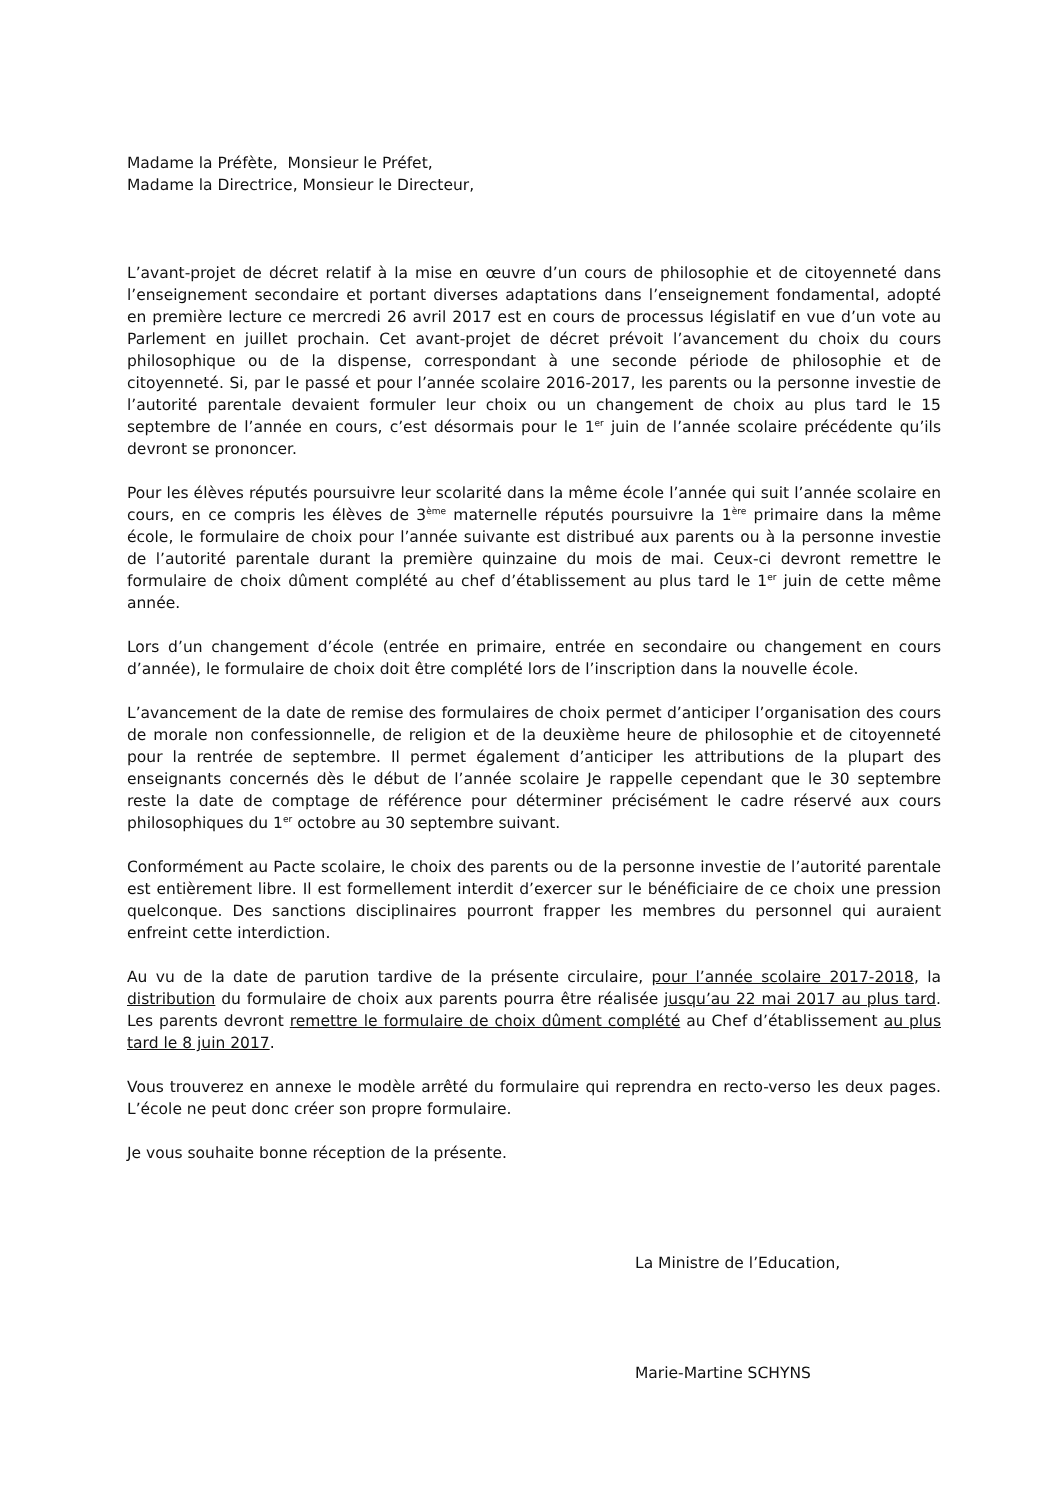Madame la Préfète, Monsieur le Préfet,
Madame la Directrice, Monsieur le Directeur,
L’avant-projet de décret relatif à la mise en œuvre d’un cours de philosophie et de citoyenneté dans l’enseignement secondaire et portant diverses adaptations dans l’enseignement fondamental, adopté en première lecture ce mercredi 26 avril 2017 est en cours de processus législatif en vue d’un vote au Parlement en juillet prochain. Cet avant-projet de décret prévoit l’avancement du choix du cours philosophique ou de la dispense, correspondant à une seconde période de philosophie et de citoyenneté. Si, par le passé et pour l’année scolaire 2016-2017, les parents ou la personne investie de l’autorité parentale devaient formuler leur choix ou un changement de choix au plus tard le 15 septembre de l’année en cours, c’est désormais pour le 1<sup>er</sup> juin de l’année scolaire précédente qu’ils devront se prononcer.
Pour les élèves réputés poursuivre leur scolarité dans la même école l’année qui suit l’année scolaire en cours, en ce compris les élèves de 3<sup>ème</sup> maternelle réputés poursuivre la 1<sup>ère</sup> primaire dans la même école, le formulaire de choix pour l’année suivante est distribué aux parents ou à la personne investie de l’autorité parentale durant la première quinzaine du mois de mai. Ceux-ci devront remettre le formulaire de choix dûment complété au chef d’établissement au plus tard le 1<sup>er</sup> juin de cette même année.
Lors d’un changement d’école (entrée en primaire, entrée en secondaire ou changement en cours d’année), le formulaire de choix doit être complété lors de l’inscription dans la nouvelle école.
L’avancement de la date de remise des formulaires de choix permet d’anticiper l’organisation des cours de morale non confessionnelle, de religion et de la deuxième heure de philosophie et de citoyenneté pour la rentrée de septembre. Il permet également d’anticiper les attributions de la plupart des enseignants concernés dès le début de l’année scolaire Je rappelle cependant que le 30 septembre reste la date de comptage de référence pour déterminer précisément le cadre réservé aux cours philosophiques du 1<sup>er</sup> octobre au 30 septembre suivant.
Conformément au Pacte scolaire, le choix des parents ou de la personne investie de l’autorité parentale est entièrement libre. Il est formellement interdit d’exercer sur le bénéficiaire de ce choix une pression quelconque. Des sanctions disciplinaires pourront frapper les membres du personnel qui auraient enfreint cette interdiction.
Au vu de la date de parution tardive de la présente circulaire, pour l’année scolaire 2017-2018, la distribution du formulaire de choix aux parents pourra être réalisée jusqu’au 22 mai 2017 au plus tard. Les parents devront remettre le formulaire de choix dûment complété au Chef d’établissement au plus tard le 8 juin 2017.
Vous trouverez en annexe le modèle arrêté du formulaire qui reprendra en recto-verso les deux pages. L’école ne peut donc créer son propre formulaire.
Je vous souhaite bonne réception de la présente.
La Ministre de l’Education,
Marie-Martine SCHYNS